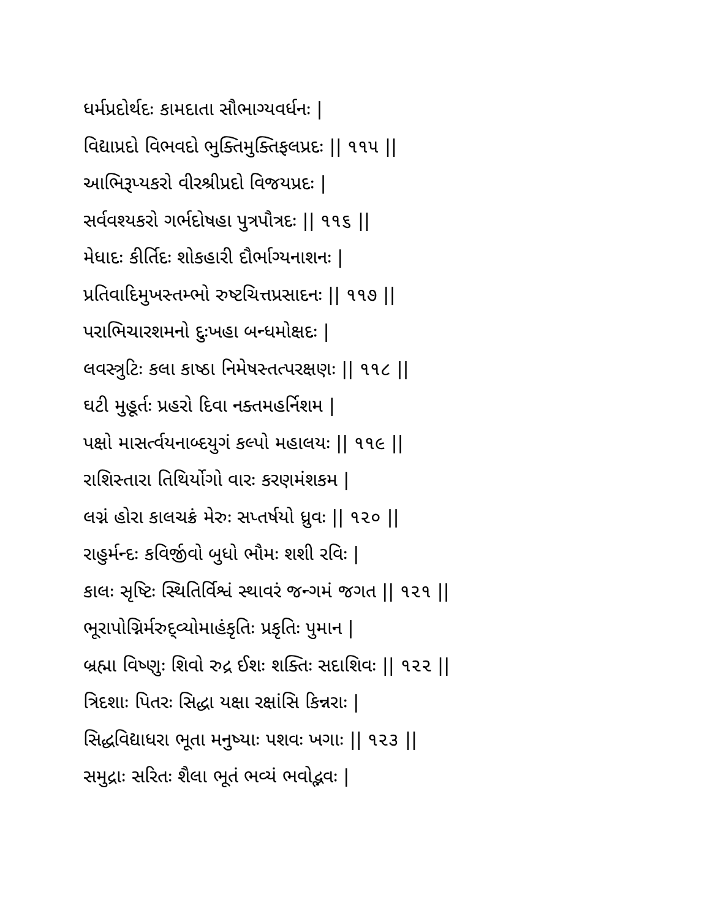ધર્મપ્રદોર્થદઃ કામદાતા સૌભાગ્યવર્ધનઃ |
વિદ્યાપ્રદો વિભવદો ભુક્તિમુક્તિફલપ્રદઃ || ૧૧૫ ||
આભિરૂપ્યકરો વીરશ્રીપ્રદો વિજયપ્રદઃ |
સર્વવશ્યકરો ગર્ભદોષહા પુત્રપૌત્રદઃ || ૧૧૬ ||
મેધાદઃ કીર્તિદઃ શોકહારી દૌર્ભાગ્યનાશનઃ |
પ્રતિવાદિમુખસ્તમ્ભો રુષ્ટચિત્તપ્રસાદનઃ || ૧૧૭ ||
પરાભિચારશમનો દુઃખહા બન્ધમોક્ષદઃ |
લવસ્ત્રુટિઃ કલા કાષ્ઠા નિમેષસ્તત્પરક્ષણઃ || ૧૧૮ ||
ઘટી મુહૂર્તઃ પ્રહરો દિવા નક્તમહર્નિશમ |
પક્ષો માસર્ત્વયનાબ્દયુગં કલ્પો મહાલયઃ || ૧૧૯ ||
રાશિસ્તારા તિથિર્યોગો વારઃ કરણમંશકમ |
લગ્નં હોરા કાલચક્રં મેરુઃ સપ્તર્ષયો ધ્રુવઃ || ૧૨૦ ||
રાહુર્મન્દઃ કવિર્જીવો બુધો ભૌમઃ શશી રવિઃ |
કાલઃ સૃષ્ટિઃ સ્થિતિર્વિશ્વં સ્થાવરં જન્ગમં જગત || ૧૨૧ ||
ભૂરાપોગ્નિર્મરુદ્વ્યોમાહંકૃતિઃ પ્રકૃતિઃ પુમાન |
બ્રહ્મા વિષ્ણુઃ શિવો રુદ્ર ઈશઃ શક્તિઃ સદાશિવઃ || ૧૨૨ ||
ત્રિદશાઃ પિતરઃ સિદ્ધા યક્ષા રક્ષાંસિ કિન્નરાઃ |
સિદ્ધવિદ્યાધરા ભૂતા મનુષ્યાઃ પશવઃ ખગાઃ || ૧૨૩ ||
સમુદ્રાઃ સરિતઃ શૈલા ભૂતં ભવ્યં ભવોદ્ભવઃ |